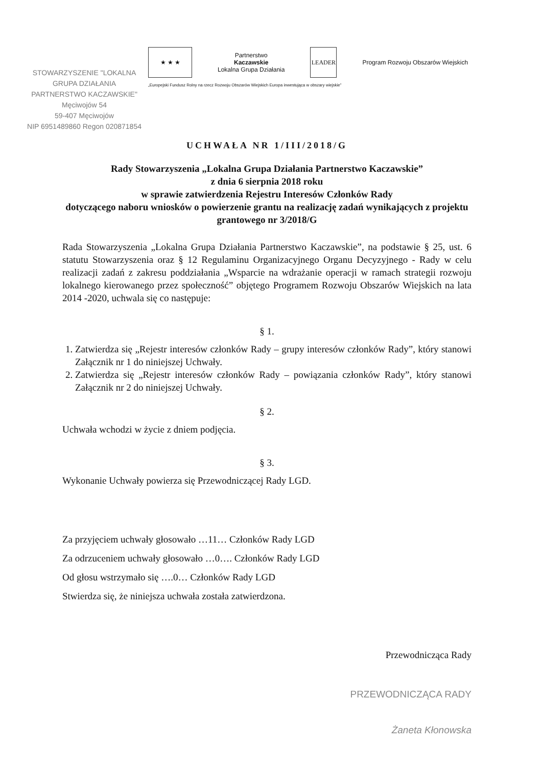STOWARZYSZENIE "LOKALNA GRUPA DZIAŁANIA PARTNERSTWO KACZAWSKIE"
Męciwojów 54
59-407 Męciwojów
NIP 6951489860 Regon 020871854
★ ★ ★
Partnerstwo
Kaczawskie
Lokalna Grupa Działania
LEADER
Program Rozwoju Obszarów Wiejskich
„Europejski Fundusz Rolny na rzecz Rozwoju Obszarów Wiejskich Europa inwestująca w obszary wiejskie”
UCHWAŁA NR 1/III/2018/G
Rady Stowarzyszenia „Lokalna Grupa Działania Partnerstwo Kaczawskie”
z dnia 6 sierpnia 2018 roku
w sprawie zatwierdzenia Rejestru Interesów Członków Rady
dotyczącego naboru wniosków o powierzenie grantu na realizację zadań wynikających z projektu grantowego nr 3/2018/G
Rada Stowarzyszenia „Lokalna Grupa Działania Partnerstwo Kaczawskie”, na podstawie § 25, ust. 6 statutu Stowarzyszenia oraz § 12 Regulaminu Organizacyjnego Organu Decyzyjnego - Rady w celu realizacji zadań z zakresu poddziałania „Wsparcie na wdrażanie operacji w ramach strategii rozwoju lokalnego kierowanego przez społeczność” objętego Programem Rozwoju Obszarów Wiejskich na lata 2014 -2020, uchwala się co następuje:
§ 1.
1. Zatwierdza się „Rejestr interesów członków Rady – grupy interesów członków Rady”, który stanowi Załącznik nr 1 do niniejszej Uchwały.
2. Zatwierdza się „Rejestr interesów członków Rady – powiązania członków Rady”, który stanowi Załącznik nr 2 do niniejszej Uchwały.
§ 2.
Uchwała wchodzi w życie z dniem podjęcia.
§ 3.
Wykonanie Uchwały powierza się Przewodniczącej Rady LGD.
Za przyjęciem uchwały głosowało …11… Członków Rady LGD
Za odrzuceniem uchwały głosowało …0…. Członków Rady LGD
Od głosu wstrzymało się ….0… Członków Rady LGD
Stwierdza się, że niniejsza uchwała została zatwierdzona.
Przewodnicząca Rady
PRZEWODNICZĄCA RADY
Żaneta Kłonowska